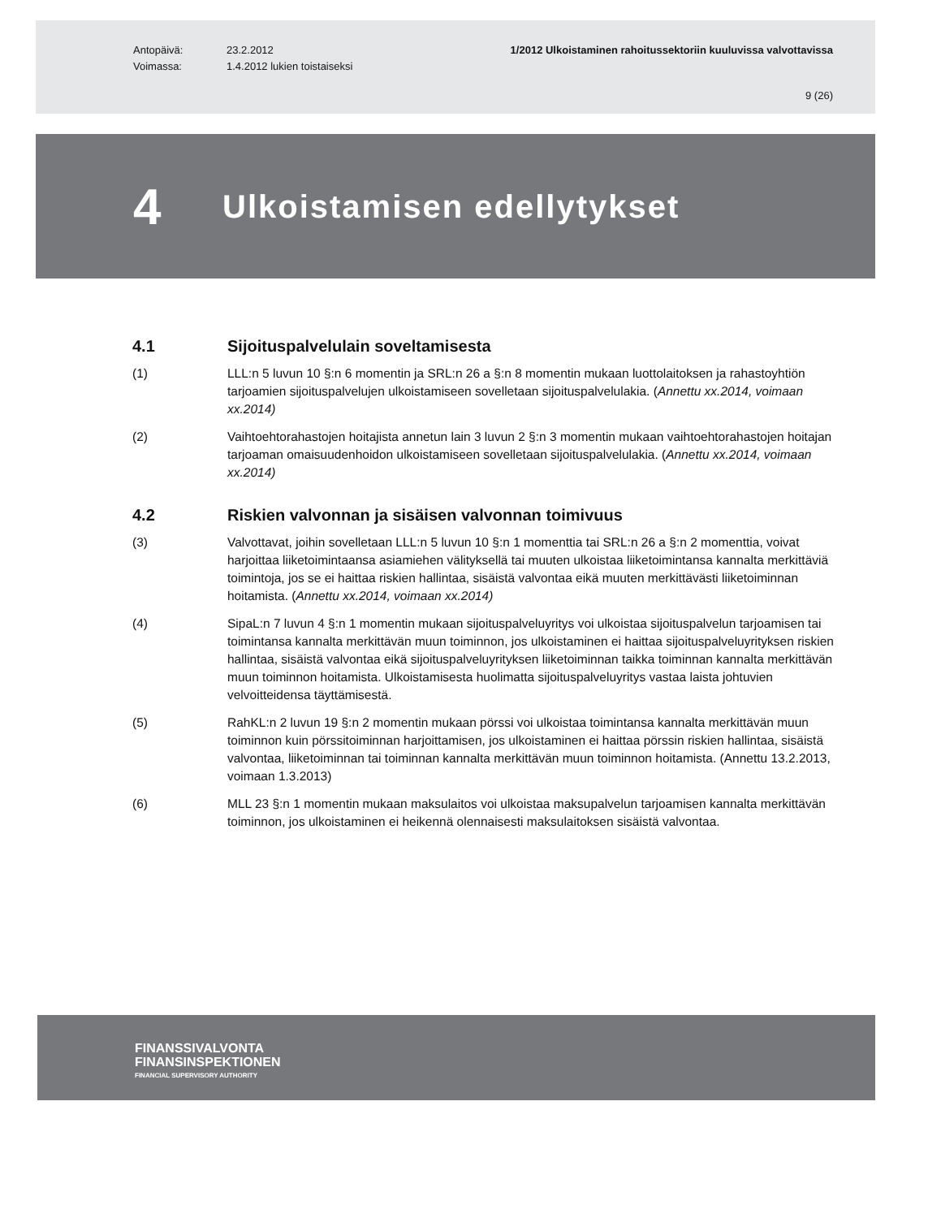Antopäivä:
Voimassa:
23.2.2012
1.4.2012 lukien toistaiseksi
1/2012 Ulkoistaminen rahoitussektoriin kuuluvissa valvottavissa
9 (26)
4
Ulkoistamisen edellytykset
4.1 Sijoituspalvelulain soveltamisesta
(1) LLL:n 5 luvun 10 §:n 6 momentin ja SRL:n 26 a §:n 8 momentin mukaan luottolaitoksen ja rahastoyhtiön tarjoamien sijoituspalvelujen ulkoistamiseen sovelletaan sijoituspalvelulakia. (Annettu xx.2014, voimaan xx.2014)
(2) Vaihtoehtorahastojen hoitajista annetun lain 3 luvun 2 §:n 3 momentin mukaan vaihtoehtorahastojen hoitajan tarjoaman omaisuudenhoidon ulkoistamiseen sovelletaan sijoituspalvelulakia. (Annettu xx.2014, voimaan xx.2014)
4.2 Riskien valvonnan ja sisäisen valvonnan toimivuus
(3) Valvottavat, joihin sovelletaan LLL:n 5 luvun 10 §:n 1 momenttia tai SRL:n 26 a §:n 2 momenttia, voivat harjoittaa liiketoimintaansa asiamiehen välityksellä tai muuten ulkoistaa liiketoimintansa kannalta merkittäviä toimintoja, jos se ei haittaa riskien hallintaa, sisäistä valvontaa eikä muuten merkittävästi liiketoiminnan hoitamista. (Annettu xx.2014, voimaan xx.2014)
(4) SipaL:n 7 luvun 4 §:n 1 momentin mukaan sijoituspalveluyritys voi ulkoistaa sijoituspalvelun tarjoamisen tai toimintansa kannalta merkittävän muun toiminnon, jos ulkoistaminen ei haittaa sijoituspalveluyrityksen riskien hallintaa, sisäistä valvontaa eikä sijoituspalveluyrityksen liiketoiminnan taikka toiminnan kannalta merkittävän muun toiminnon hoitamista. Ulkoistamisesta huolimatta sijoituspalveluyritys vastaa laista johtuvien velvoitteidensa täyttämisestä.
(5) RahKL:n 2 luvun 19 §:n 2 momentin mukaan pörssi voi ulkoistaa toimintansa kannalta merkittävän muun toiminnon kuin pörssitoiminnan harjoittamisen, jos ulkoistaminen ei haittaa pörssin riskien hallintaa, sisäistä valvontaa, liiketoiminnan tai toiminnan kannalta merkittävän muun toiminnon hoitamista. (Annettu 13.2.2013, voimaan 1.3.2013)
(6) MLL 23 §:n 1 momentin mukaan maksulaitos voi ulkoistaa maksupalvelun tarjoamisen kannalta merkittävän toiminnon, jos ulkoistaminen ei heikennä olennaisesti maksulaitoksen sisäistä valvontaa.
FINANSSIVALVONTA
FINANSINSPEKTIONEN
FINANCIAL SUPERVISORY AUTHORITY